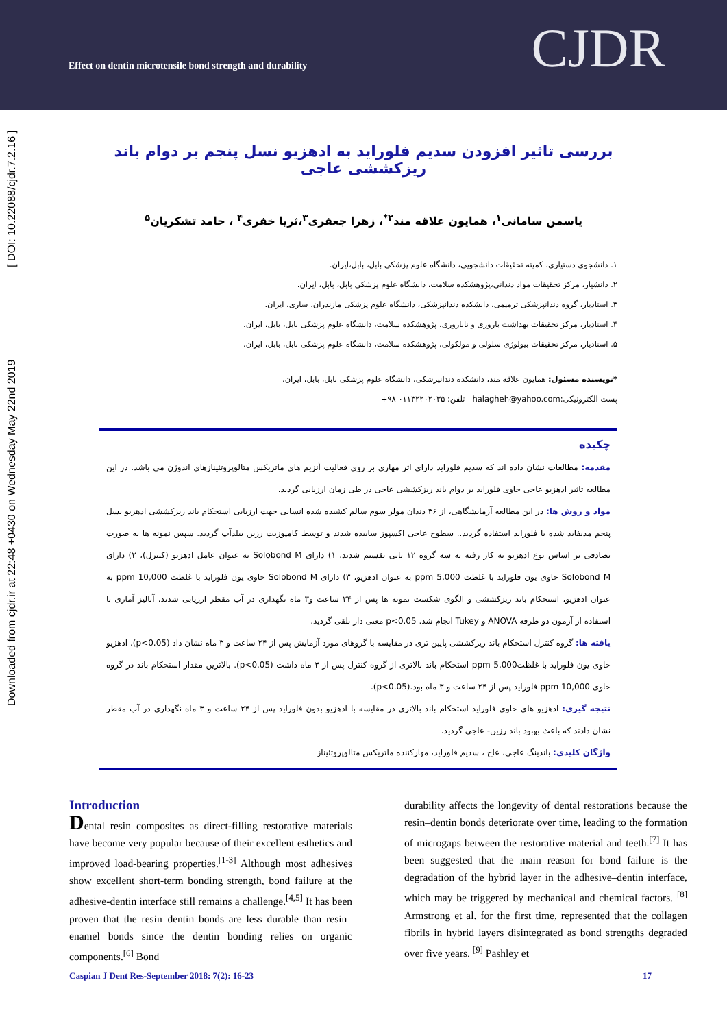Effect on dentin microtensile bond strength and durability
CJDR
Downloaded from cjdr.ir at 22:48 +0430 on Wednesday May 22nd 2019 [ DOI: 10.22088/cjdr.7.2.16 ]
بررسی تاثیر افزودن سدیم فلوراید به ادهزیو نسل پنجم بر دوام باند ریزکششی عاجی
یاسمن سامانی<sup>۱</sup>، همایون علاقه مند<sup>۲*</sup>، زهرا جعفری<sup>۳</sup>،ثریا خفری<sup>۴</sup> ، حامد تشکریان<sup>۵</sup>
۱. دانشجوی دستیاری، کمیته تحقیقات دانشجویی، دانشگاه علوم پزشکی بابل، بابل،ایران.
۲. دانشیار، مرکز تحقیقات مواد دندانی،پژوهشکده سلامت، دانشگاه علوم پزشکی بابل، بابل، ایران.
۳. استادیار، گروه دندانپزشکی ترمیمی، دانشکده دندانپزشکی، دانشگاه علوم پزشکی مازندران، ساری، ایران.
۴. استادیار، مرکز تحقیقات بهداشت باروری و ناباروری، پژوهشکده سلامت، دانشگاه علوم پزشکی بابل، بابل، ایران.
۵. استادیار، مرکز تحقیقات بیولوژی سلولی و مولکولی، پژوهشکده سلامت، دانشگاه علوم پزشکی بابل، بابل، ایران.
*نویسنده مسئول: همایون علاقه مند، دانشکده دندانپزشکی، دانشگاه علوم پزشکی بابل، بابل، ایران.
پست الکترونیکی:halagheh@yahoo.com تلفن: ۰۱۱۳۲۲۰۲۰۳۵ ۹۸+
چکیده
مقدمه: مطالعات نشان داده اند که سدیم فلوراید دارای اثر مهاری بر روی فعالیت آنزیم های ماتریکس متالوپروتئینازهای اندوژن می باشد. در این مطالعه تاثیر ادهزیو عاجی حاوی فلوراید بر دوام باند ریزکششی عاجی در طی زمان ارزیابی گردید.
مواد و روش ها: در این مطالعه آزمایشگاهی، از ۳۶ دندان مولر سوم سالم کشیده شده انسانی جهت ارزیابی استحکام باند ریزکششی ادهزیو نسل پنجم مدیفاید شده با فلوراید استفاده گردید.. سطوح عاجی اکسپوز ساییده شدند و توسط کامپوزیت رزین بیلدآپ گردید. سپس نمونه ها به صورت تصادفی بر اساس نوع ادهزیو به کار رفته به سه گروه ۱۲ تایی تقسیم شدند. ۱) دارای Solobond M به عنوان عامل ادهزیو (کنترل)، ۲) دارای Solobond M حاوی یون فلوراید با غلظت 5,000 ppm به عنوان ادهزیو، ۳) دارای Solobond M حاوی یون فلوراید با غلظت 10,000 ppm به عنوان ادهزیو، استحکام باند ریزکششی و الگوی شکست نمونه ها پس از ۲۴ ساعت و۳ ماه نگهداری در آب مقطر ارزیابی شدند. آنالیز آماری با استفاده از آزمون دو طرفه ANOVA و Tukey انجام شد. p<0.05 معنی دار تلقی گردید.
یافته ها: گروه کنترل استحکام باند ریزکششی پایین تری در مقایسه با گروهای مورد آزمایش پس از ۲۴ ساعت و ۳ ماه نشان داد (p<0.05). ادهزیو حاوی یون فلوراید با غلظتppm 5,000 استحکام باند بالاتری از گروه کنترل پس از ۳ ماه داشت (p<0.05). بالاترین مقدار استحکام باند در گروه حاوی 10,000 ppm فلوراید پس از ۲۴ ساعت و ۳ ماه بود.(p<0.05).
نتیجه گیری: ادهزیو های حاوی فلوراید استحکام باند بالاتری در مقایسه با ادهزیو بدون فلوراید پس از ۲۴ ساعت و ۳ ماه نگهداری در آب مقطر نشان دادند که باعث بهبود باند رزین- عاجی گردید.
واژگان کلیدی: باندینگ عاجی، عاج ، سدیم فلوراید، مهارکننده ماتریکس متالوپروتئیناز
Introduction
Dental resin composites as direct-filling restorative materials have become very popular because of their excellent esthetics and improved load-bearing properties.<sup>[1-3]</sup> Although most adhesives show excellent short-term bonding strength, bond failure at the adhesive-dentin interface still remains a challenge.<sup>[4,5]</sup> It has been proven that the resin–dentin bonds are less durable than resin–enamel bonds since the dentin bonding relies on organic components.<sup>[6]</sup> Bond
durability affects the longevity of dental restorations because the resin–dentin bonds deteriorate over time, leading to the formation of microgaps between the restorative material and teeth.<sup>[7]</sup> It has been suggested that the main reason for bond failure is the degradation of the hybrid layer in the adhesive–dentin interface, which may be triggered by mechanical and chemical factors. <sup>[8]</sup> Armstrong et al. for the first time, represented that the collagen fibrils in hybrid layers disintegrated as bond strengths degraded over five years. <sup>[9]</sup> Pashley et
Caspian J Dent Res-September 2018: 7(2): 16-23 17